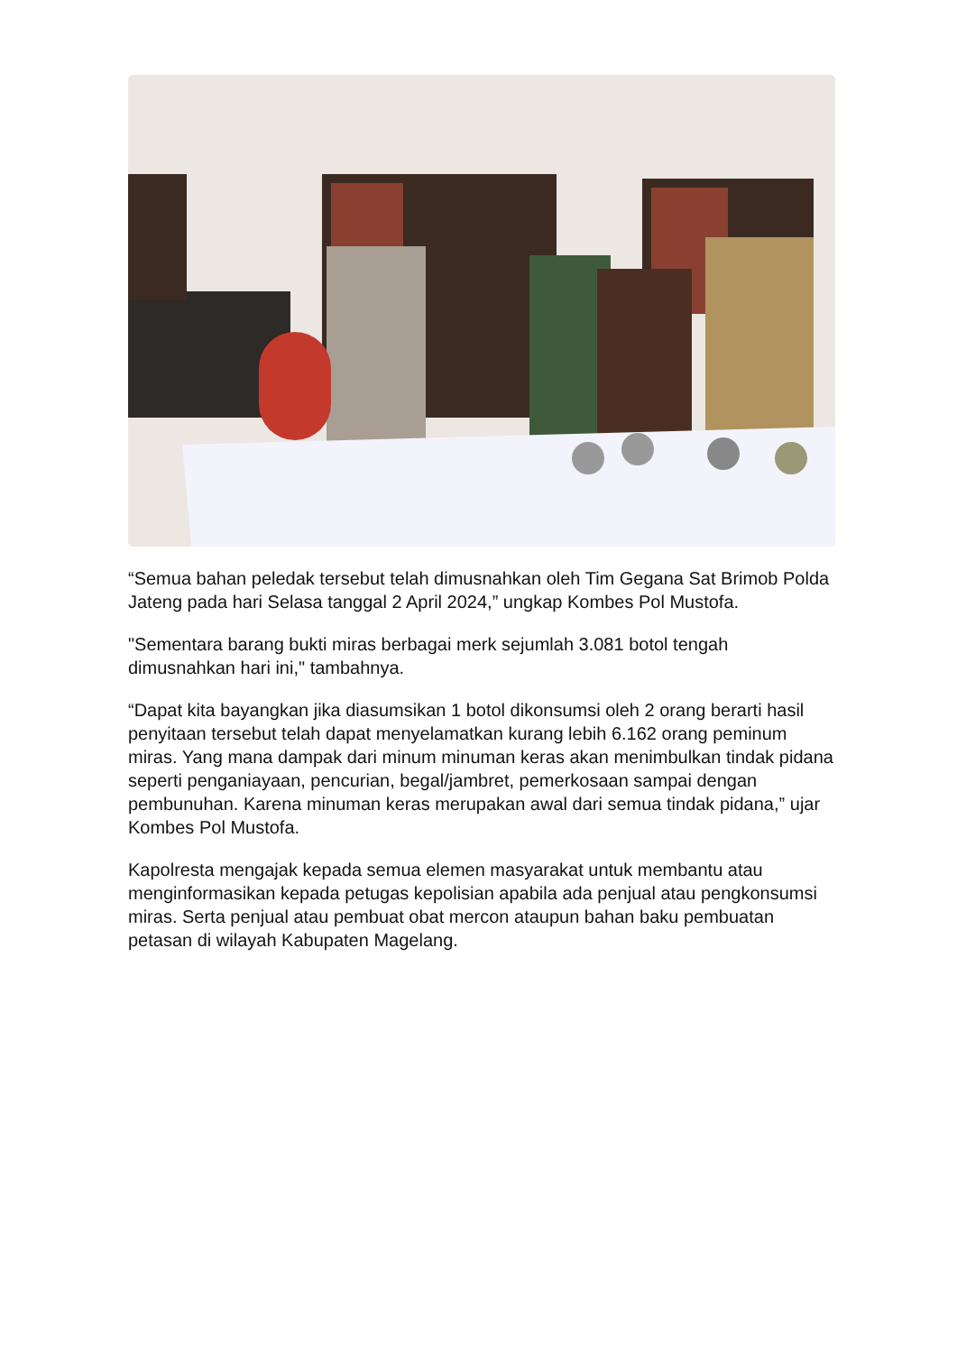“Semua bahan peledak tersebut telah dimusnahkan oleh Tim Gegana Sat Brimob Polda Jateng pada hari Selasa tanggal 2 April 2024,” ungkap Kombes Pol Mustofa.
"Sementara barang bukti miras berbagai merk sejumlah 3.081 botol tengah dimusnahkan hari ini," tambahnya.
“Dapat kita bayangkan jika diasumsikan 1 botol dikonsumsi oleh 2 orang berarti hasil penyitaan tersebut telah dapat menyelamatkan kurang lebih 6.162 orang peminum miras. Yang mana dampak dari minum minuman keras akan menimbulkan tindak pidana seperti penganiayaan, pencurian, begal/jambret, pemerkosaan sampai dengan pembunuhan. Karena minuman keras merupakan awal dari semua tindak pidana,” ujar Kombes Pol Mustofa.
Kapolresta mengajak kepada semua elemen masyarakat untuk membantu atau menginformasikan kepada petugas kepolisian apabila ada penjual atau pengkonsumsi miras. Serta penjual atau pembuat obat mercon ataupun bahan baku pembuatan petasan di wilayah Kabupaten Magelang.